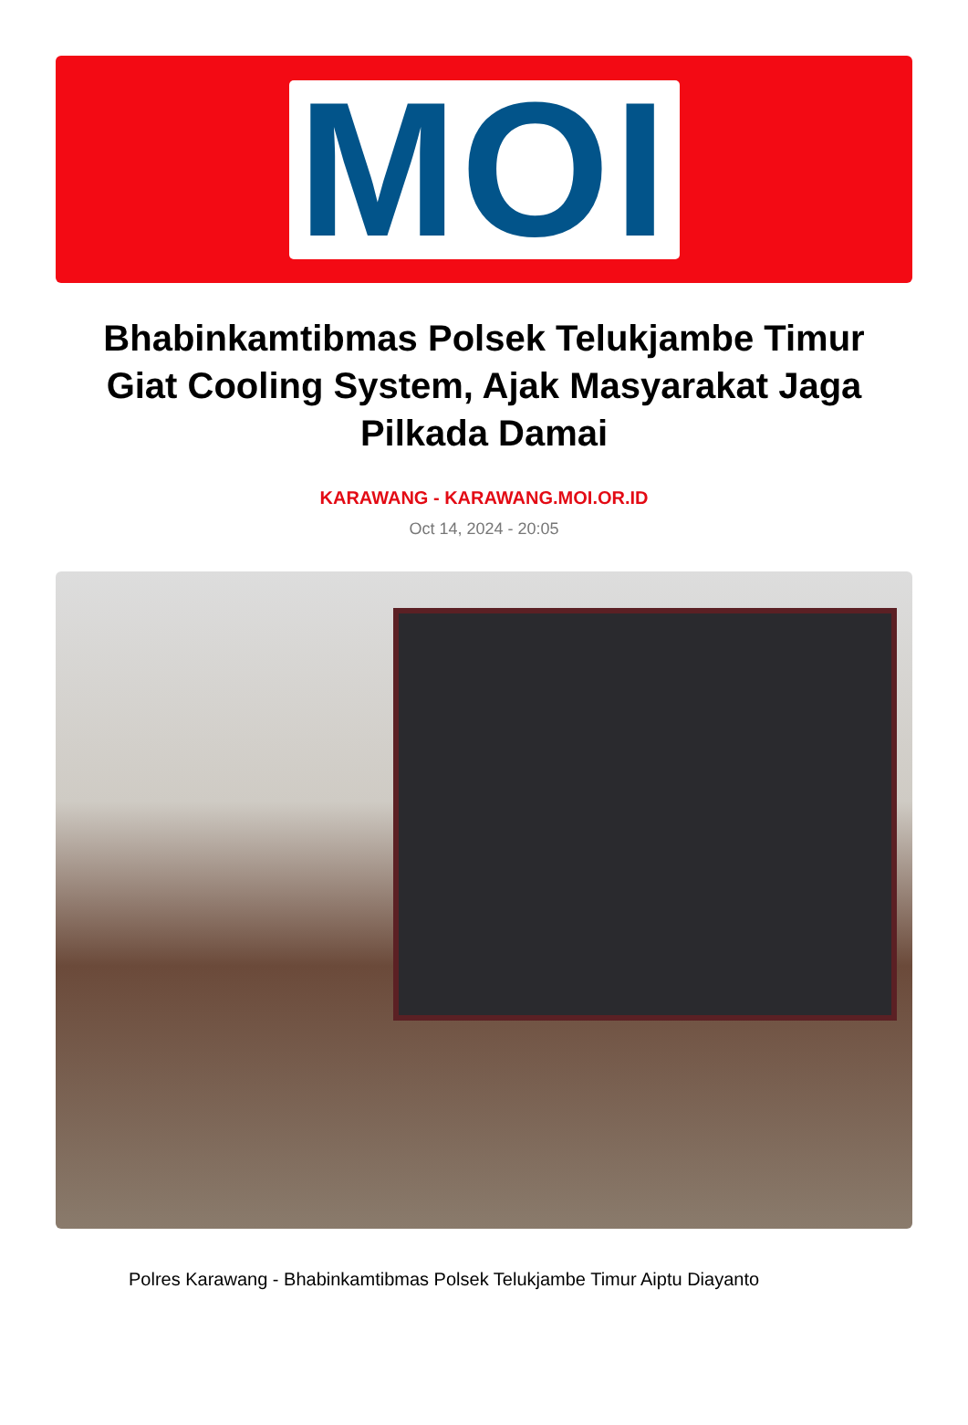MOI
Bhabinkamtibmas Polsek Telukjambe Timur Giat Cooling System, Ajak Masyarakat Jaga Pilkada Damai
KARAWANG - KARAWANG.MOI.OR.ID
Oct 14, 2024 - 20:05
Polres Karawang - Bhabinkamtibmas Polsek Telukjambe Timur Aiptu Diayanto